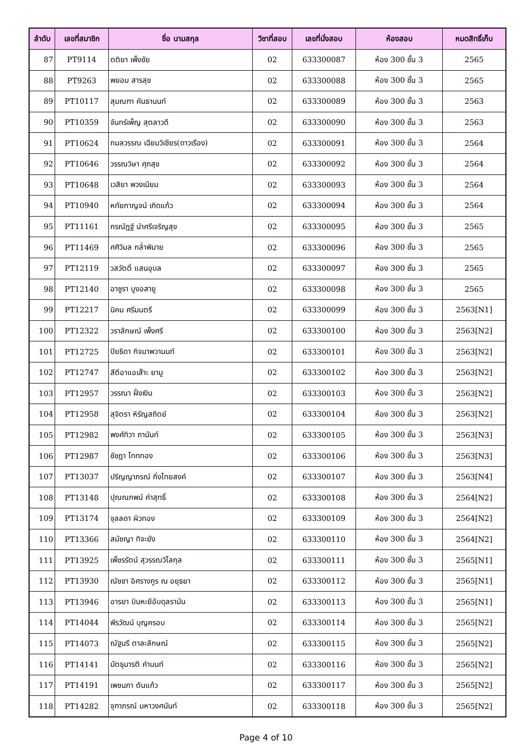| ลำดับ | เลขที่สมาชิก | ชื่อ นามสกุล | วิชาที่สอบ | เลขที่นั่งสอบ | ห้องสอบ | หมดสิทธิ์เก็บ |
| --- | --- | --- | --- | --- | --- | --- |
| 87 | PT9114 | ตติยา เพ็งชัย | 02 | 633300087 | ห้อง 300 ชั้น 3 | 2565 |
| 88 | PT9263 | พยอม สารสุข | 02 | 633300088 | ห้อง 300 ชั้น 3 | 2565 |
| 89 | PT10117 | สุมณฑา คันธานนท์ | 02 | 633300089 | ห้อง 300 ชั้น 3 | 2563 |
| 90 | PT10359 | จันทร์เพ็ญ สุตลาวดี | 02 | 633300090 | ห้อง 300 ชั้น 3 | 2563 |
| 91 | PT10624 | กมลวรรณ เฉียมวิเชียร(ดาวเรือง) | 02 | 633300091 | ห้อง 300 ชั้น 3 | 2564 |
| 92 | PT10646 | วรรณวิษา ศุภสุข | 02 | 633300092 | ห้อง 300 ชั้น 3 | 2564 |
| 93 | PT10648 | เวสิยา พวงเนียม | 02 | 633300093 | ห้อง 300 ชั้น 3 | 2564 |
| 94 | PT10940 | หทัยกาญจน์ เกิดแก้ว | 02 | 633300094 | ห้อง 300 ชั้น 3 | 2564 |
| 95 | PT11161 | กรณัฏฐ์ นำศรีเจริญสุข | 02 | 633300095 | ห้อง 300 ชั้น 3 | 2565 |
| 96 | PT11469 | ศศิวิมล กล่ำพิมาย | 02 | 633300096 | ห้อง 300 ชั้น 3 | 2565 |
| 97 | PT12119 | วสวัตติ์ แสนอุบล | 02 | 633300097 | ห้อง 300 ชั้น 3 | 2565 |
| 98 | PT12140 | อาซูรา บูงอสายู | 02 | 633300098 | ห้อง 300 ชั้น 3 | 2565 |
| 99 | PT12217 | นิคม ศรีมนตรี | 02 | 633300099 | ห้อง 300 ชั้น 3 | 2563[N1] |
| 100 | PT12322 | วราลักษณ์ เพ็งศรี | 02 | 633300100 | ห้อง 300 ชั้น 3 | 2563[N2] |
| 101 | PT12725 | ปิยธิดา กิจมาพวานนท์ | 02 | 633300101 | ห้อง 300 ชั้น 3 | 2563[N2] |
| 102 | PT12747 | สีตีอาแอเส๊าะ ยามู | 02 | 633300102 | ห้อง 300 ชั้น 3 | 2563[N2] |
| 103 | PT12957 | วรรณา ฝั่งเงิน | 02 | 633300103 | ห้อง 300 ชั้น 3 | 2563[N2] |
| 104 | PT12958 | สุจิตรา หิรัญสถิตย์ | 02 | 633300104 | ห้อง 300 ชั้น 3 | 2563[N2] |
| 105 | PT12982 | พงศ์ทิวา ถานันท์ | 02 | 633300105 | ห้อง 300 ชั้น 3 | 2563[N3] |
| 106 | PT12987 | ชัชฎา โทททอง | 02 | 633300106 | ห้อง 300 ชั้น 3 | 2563[N3] |
| 107 | PT13037 | ปริญญาภรณ์ กิ่งไทยสงค์ | 02 | 633300107 | ห้อง 300 ชั้น 3 | 2563[N4] |
| 108 | PT13148 | ปุณณภพน์ คำสุทธิ์ | 02 | 633300108 | ห้อง 300 ชั้น 3 | 2564[N2] |
| 109 | PT13174 | จุลลดา ผิวทอง | 02 | 633300109 | ห้อง 300 ชั้น 3 | 2564[N2] |
| 110 | PT13366 | สมัชญา ทิจะยัง | 02 | 633300110 | ห้อง 300 ชั้น 3 | 2564[N2] |
| 111 | PT13925 | เพ็ชรรัตน์ สุวรรณวิไลกุล | 02 | 633300111 | ห้อง 300 ชั้น 3 | 2565[N1] |
| 112 | PT13930 | ณัชชา อิศรางกูร ณ อยุธยา | 02 | 633300112 | ห้อง 300 ชั้น 3 | 2565[N1] |
| 113 | PT13946 | อารยา บินหะยีอับดุลรามัน | 02 | 633300113 | ห้อง 300 ชั้น 3 | 2565[N1] |
| 114 | PT14044 | พีรวัฒน์ บุญครอบ | 02 | 633300114 | ห้อง 300 ชั้น 3 | 2565[N2] |
| 115 | PT14073 | ณัฐนรี ตาละลักษณ์ | 02 | 633300115 | ห้อง 300 ชั้น 3 | 2565[N2] |
| 116 | PT14141 | มัตธุมารตี คำนนท์ | 02 | 633300116 | ห้อง 300 ชั้น 3 | 2565[N2] |
| 117 | PT14191 | เพชนภา ตันแก้ว | 02 | 633300117 | ห้อง 300 ชั้น 3 | 2565[N2] |
| 118 | PT14282 | จุฑาภรณ์ มหาวงศนันท์ | 02 | 633300118 | ห้อง 300 ชั้น 3 | 2565[N2] |
Page 4 of 10